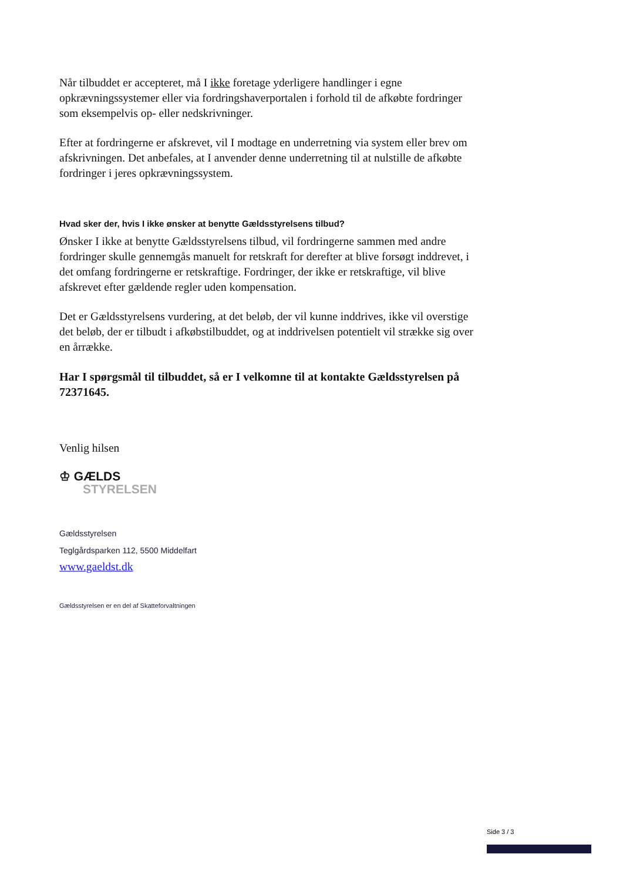Når tilbuddet er accepteret, må I ikke foretage yderligere handlinger i egne opkrævningssystemer eller via fordringshaverportalen i forhold til de afkøbte fordringer som eksempelvis op- eller nedskrivninger.
Efter at fordringerne er afskrevet, vil I modtage en underretning via system eller brev om afskrivningen. Det anbefales, at I anvender denne underretning til at nulstille de afkøbte fordringer i jeres opkrævningssystem.
Hvad sker der, hvis I ikke ønsker at benytte Gældsstyrelsens tilbud?
Ønsker I ikke at benytte Gældsstyrelsens tilbud, vil fordringerne sammen med andre fordringer skulle gennemgås manuelt for retskraft for derefter at blive forsøgt inddrevet, i det omfang fordringerne er retskraftige. Fordringer, der ikke er retskraftige, vil blive afskrevet efter gældende regler uden kompensation.
Det er Gældsstyrelsens vurdering, at det beløb, der vil kunne inddrives, ikke vil overstige det beløb, der er tilbudt i afkøbstilbuddet, og at inddrivelsen potentielt vil strække sig over en årrække.
Har I spørgsmål til tilbuddet, så er I velkomne til at kontakte Gældsstyrelsen på 72371645.
Venlig hilsen
♔ GÆLDS
STYRELSEN
Gældsstyrelsen
Teglgårdsparken 112, 5500 Middelfart
www.gaeldst.dk
Gældsstyrelsen er en del af Skatteforvaltningen
Side 3 / 3